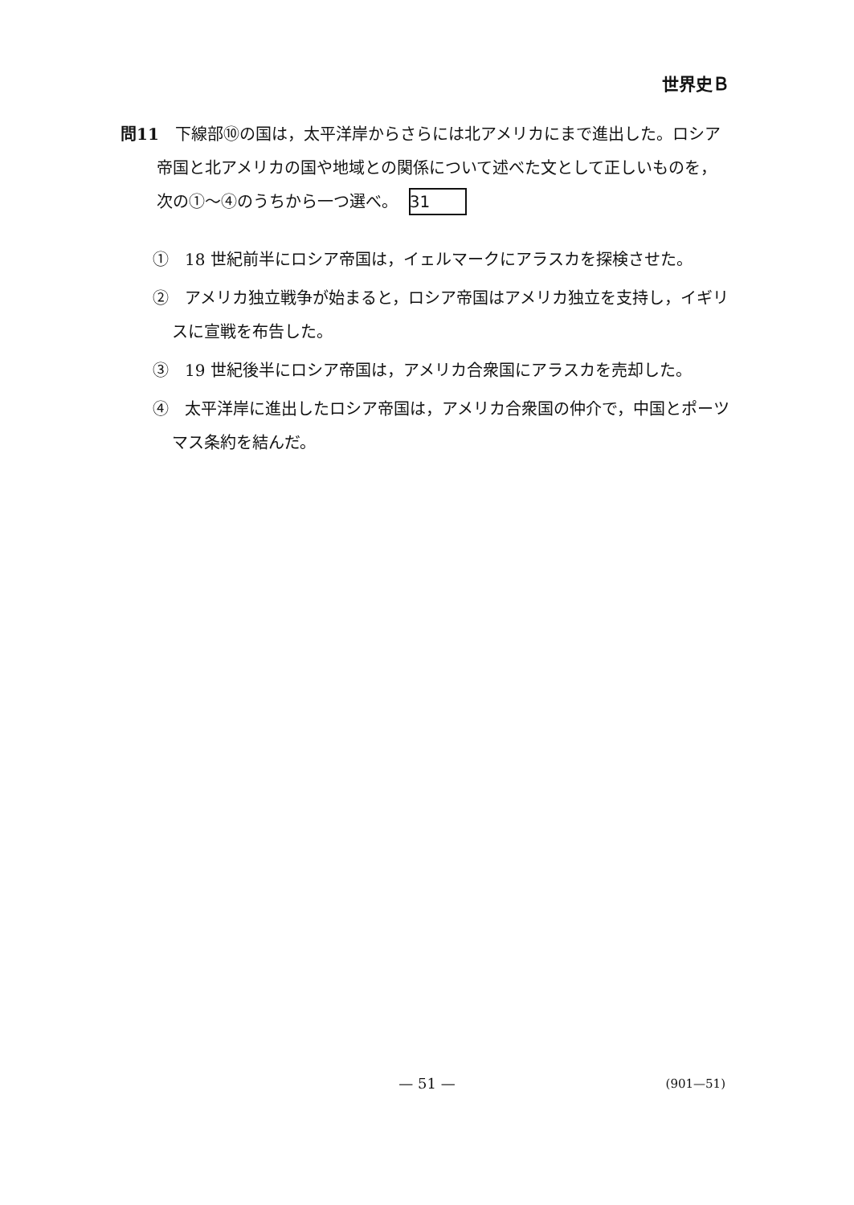世界史Ｂ
問11　下線部⑩の国は，太平洋岸からさらには北アメリカにまで進出した。ロシア帝国と北アメリカの国や地域との関係について述べた文として正しいものを，次の①～④のうちから一つ選べ。 31
①　18 世紀前半にロシア帝国は，イェルマークにアラスカを探検させた。
②　アメリカ独立戦争が始まると，ロシア帝国はアメリカ独立を支持し，イギリスに宣戦を布告した。
③　19 世紀後半にロシア帝国は，アメリカ合衆国にアラスカを売却した。
④　太平洋岸に進出したロシア帝国は，アメリカ合衆国の仲介で，中国とポーツマス条約を結んだ。
— 51 —
(901—51)